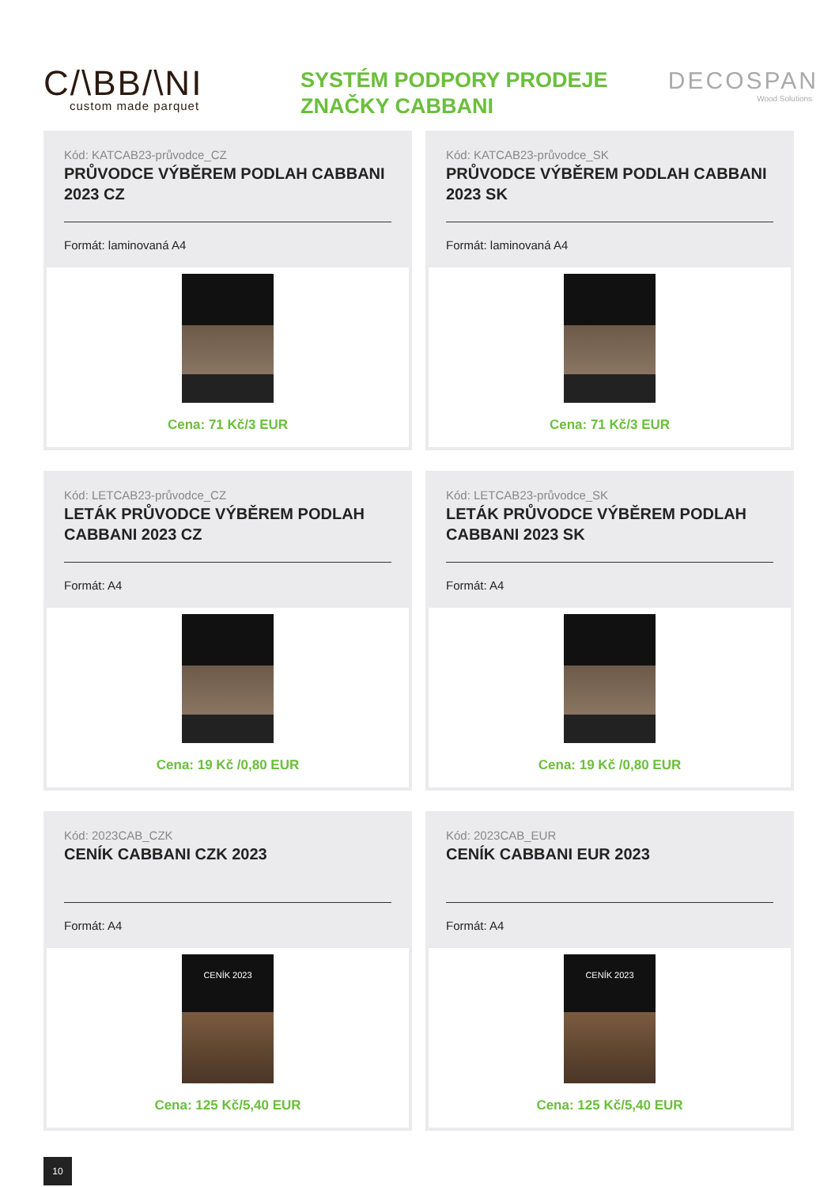C/\BB/\NI
custom made parquet
SYSTÉM PODPORY PRODEJE ZNAČKY CABBANI
DECOSPAN
Wood Solutions
Kód: KATCAB23-průvodce_CZ
PRŮVODCE VÝBĚREM PODLAH CABBANI 2023 CZ
Formát: laminovaná A4
Cena: 71 Kč/3 EUR
Kód: KATCAB23-průvodce_SK
PRŮVODCE VÝBĚREM PODLAH CABBANI 2023 SK
Formát: laminovaná A4
Cena: 71 Kč/3 EUR
Kód: LETCAB23-průvodce_CZ
LETÁK PRŮVODCE VÝBĚREM PODLAH CABBANI 2023 CZ
Formát: A4
Cena: 19 Kč /0,80 EUR
Kód: LETCAB23-průvodce_SK
LETÁK PRŮVODCE VÝBĚREM PODLAH CABBANI 2023 SK
Formát: A4
Cena: 19 Kč /0,80 EUR
Kód: 2023CAB_CZK
CENÍK CABBANI CZK 2023
Formát: A4
CENÍK 2023
Cena: 125 Kč/5,40 EUR
Kód: 2023CAB_EUR
CENÍK CABBANI EUR 2023
Formát: A4
CENÍK 2023
Cena: 125 Kč/5,40 EUR
10